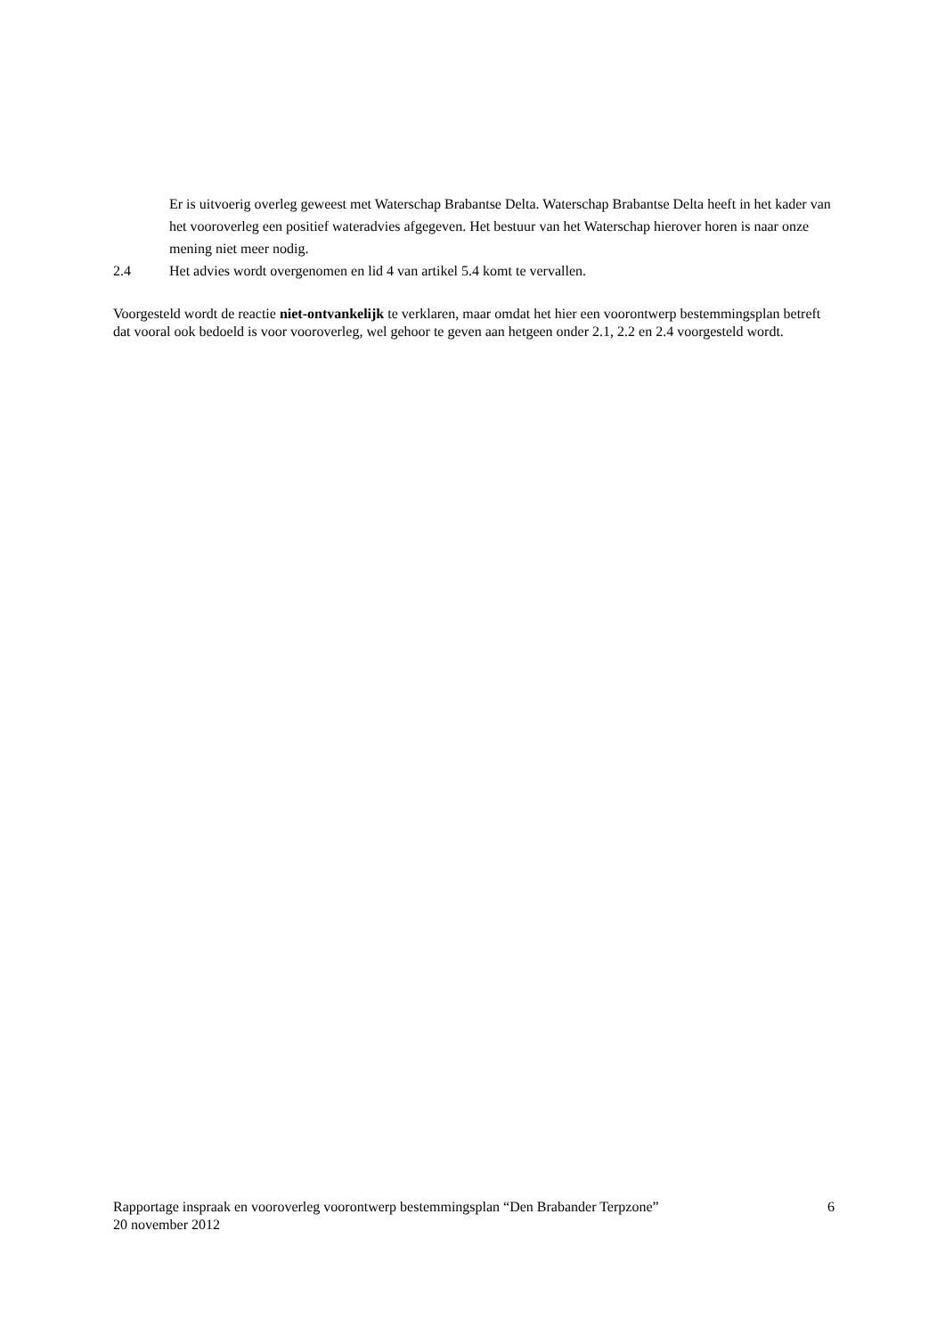Er is uitvoerig overleg geweest met Waterschap Brabantse Delta. Waterschap Brabantse Delta heeft in het kader van het vooroverleg een positief wateradvies afgegeven. Het bestuur van het Waterschap hierover horen is naar onze mening niet meer nodig.
2.4 Het advies wordt overgenomen en lid 4 van artikel 5.4 komt te vervallen.
Voorgesteld wordt de reactie niet-ontvankelijk te verklaren, maar omdat het hier een voorontwerp bestemmingsplan betreft dat vooral ook bedoeld is voor vooroverleg, wel gehoor te geven aan hetgeen onder 2.1, 2.2 en 2.4 voorgesteld wordt.
Rapportage inspraak en vooroverleg voorontwerp bestemmingsplan “Den Brabander Terpzone” 6
20 november 2012